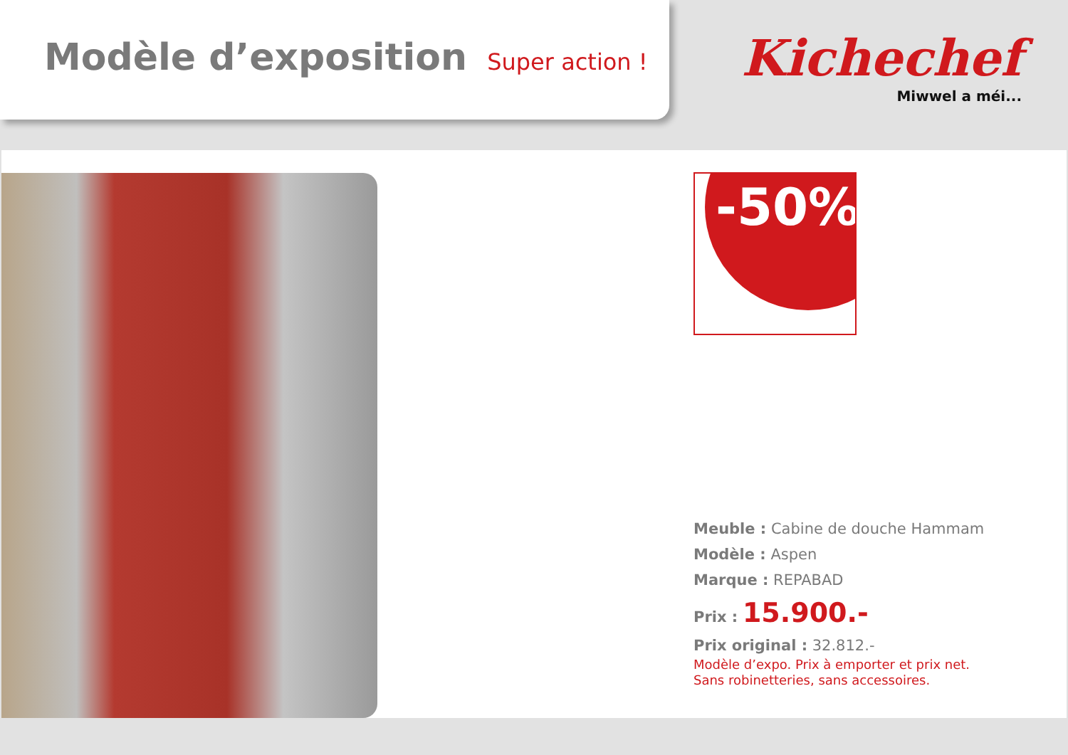Modèle d’exposition Super action !
Kichechef
Miwwel a méi...
-50%
Meuble : Cabine de douche Hammam
Modèle : Aspen
Marque : REPABAD
Prix : 15.900.-
Prix original : 32.812.-
Modèle d’expo. Prix à emporter et prix net.
Sans robinetteries, sans accessoires.